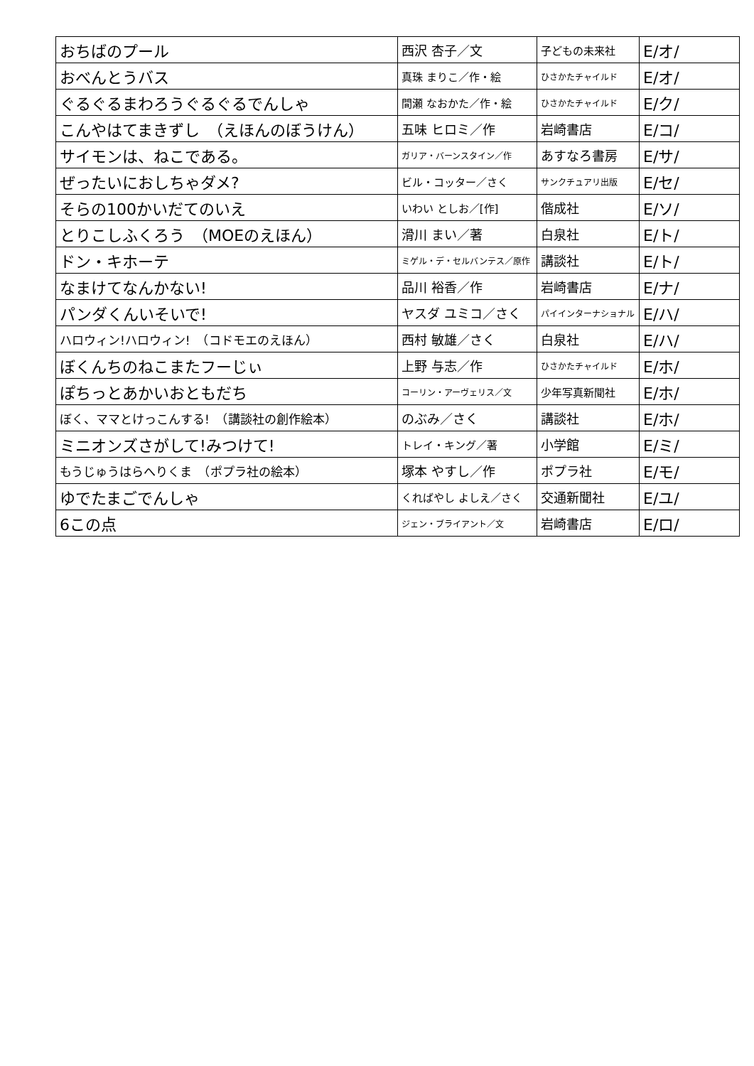| おちばのプール | 西沢 杏子／文 | 子どもの未来社 | E/オ/ |
| おべんとうバス | 真珠 まりこ／作・絵 | ひさかたチャイルド | E/オ/ |
| ぐるぐるまわろうぐるぐるでんしゃ | 間瀬 なおかた／作・絵 | ひさかたチャイルド | E/ク/ |
| こんやはてまきずし （えほんのぼうけん） | 五味 ヒロミ／作 | 岩崎書店 | E/コ/ |
| サイモンは、ねこである。 | ガリア・バーンスタイン／作 | あすなろ書房 | E/サ/ |
| ぜったいにおしちゃダメ? | ビル・コッター／さく | サンクチュアリ出版 | E/セ/ |
| そらの100かいだてのいえ | いわい としお／[作] | 偕成社 | E/ソ/ |
| とりこしふくろう （MOEのえほん） | 滑川 まい／著 | 白泉社 | E/ト/ |
| ドン・キホーテ | ミゲル・デ・セルバンテス／原作 | 講談社 | E/ト/ |
| なまけてなんかない! | 品川 裕香／作 | 岩崎書店 | E/ナ/ |
| パンダくんいそいで! | ヤスダ ユミコ／さく | パイインターナショナル | E/ハ/ |
| ハロウィン!ハロウィン! （コドモエのえほん） | 西村 敏雄／さく | 白泉社 | E/ハ/ |
| ぼくんちのねこまたフーじぃ | 上野 与志／作 | ひさかたチャイルド | E/ホ/ |
| ぽちっとあかいおともだち | コーリン・アーヴェリス／文 | 少年写真新聞社 | E/ホ/ |
| ぼく、ママとけっこんする! （講談社の創作絵本） | のぶみ／さく | 講談社 | E/ホ/ |
| ミニオンズさがして!みつけて! | トレイ・キング／著 | 小学館 | E/ミ/ |
| もうじゅうはらへりくま （ポプラ社の絵本） | 塚本 やすし／作 | ポプラ社 | E/モ/ |
| ゆでたまごでんしゃ | くればやし よしえ／さく | 交通新聞社 | E/ユ/ |
| 6この点 | ジェン・ブライアント／文 | 岩崎書店 | E/ロ/ |